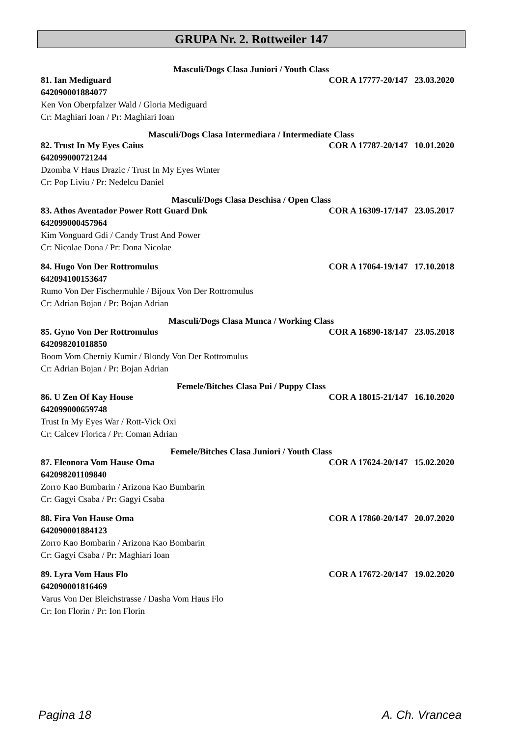GRUPA Nr. 2. Rottweiler 147
Masculi/Dogs Clasa Juniori / Youth Class
81. Ian Mediguard COR A 17777-20/147 23.03.2020
642090001884077
Ken Von Oberpfalzer Wald / Gloria Mediguard
Cr: Maghiari Ioan / Pr: Maghiari Ioan
Masculi/Dogs Clasa Intermediara / Intermediate Class
82. Trust In My Eyes Caius COR A 17787-20/147 10.01.2020
642099000721244
Dzomba V Haus Drazic / Trust In My Eyes Winter
Cr: Pop Liviu / Pr: Nedelcu Daniel
Masculi/Dogs Clasa Deschisa / Open Class
83. Athos Aventador Power Rott Guard Dnk COR A 16309-17/147 23.05.2017
642099000457964
Kim Vonguard Gdi / Candy Trust And Power
Cr: Nicolae Dona / Pr: Dona Nicolae
84. Hugo Von Der Rottromulus COR A 17064-19/147 17.10.2018
642094100153647
Rumo Von Der Fischermuhle / Bijoux Von Der Rottromulus
Cr: Adrian Bojan / Pr: Bojan Adrian
Masculi/Dogs Clasa Munca / Working Class
85. Gyno Von Der Rottromulus COR A 16890-18/147 23.05.2018
642098201018850
Boom Vom Cherniy Kumir / Blondy Von Der Rottromulus
Cr: Adrian Bojan / Pr: Bojan Adrian
Femele/Bitches Clasa Pui / Puppy Class
86. U Zen Of Kay House COR A 18015-21/147 16.10.2020
642099000659748
Trust In My Eyes War / Rott-Vick Oxi
Cr: Calcev Florica / Pr: Coman Adrian
Femele/Bitches Clasa Juniori / Youth Class
87. Eleonora Vom Hause Oma COR A 17624-20/147 15.02.2020
642098201109840
Zorro Kao Bumbarin / Arizona Kao Bumbarin
Cr: Gagyi Csaba / Pr: Gagyi Csaba
88. Fira Von Hause Oma COR A 17860-20/147 20.07.2020
642090001884123
Zorro Kao Bombarin / Arizona Kao Bombarin
Cr: Gagyi Csaba / Pr: Maghiari Ioan
89. Lyra Vom Haus Flo COR A 17672-20/147 19.02.2020
642090001816469
Varus Von Der Bleichstrasse / Dasha Vom Haus Flo
Cr: Ion Florin / Pr: Ion Florin
Pagina 18 A. Ch. Vrancea